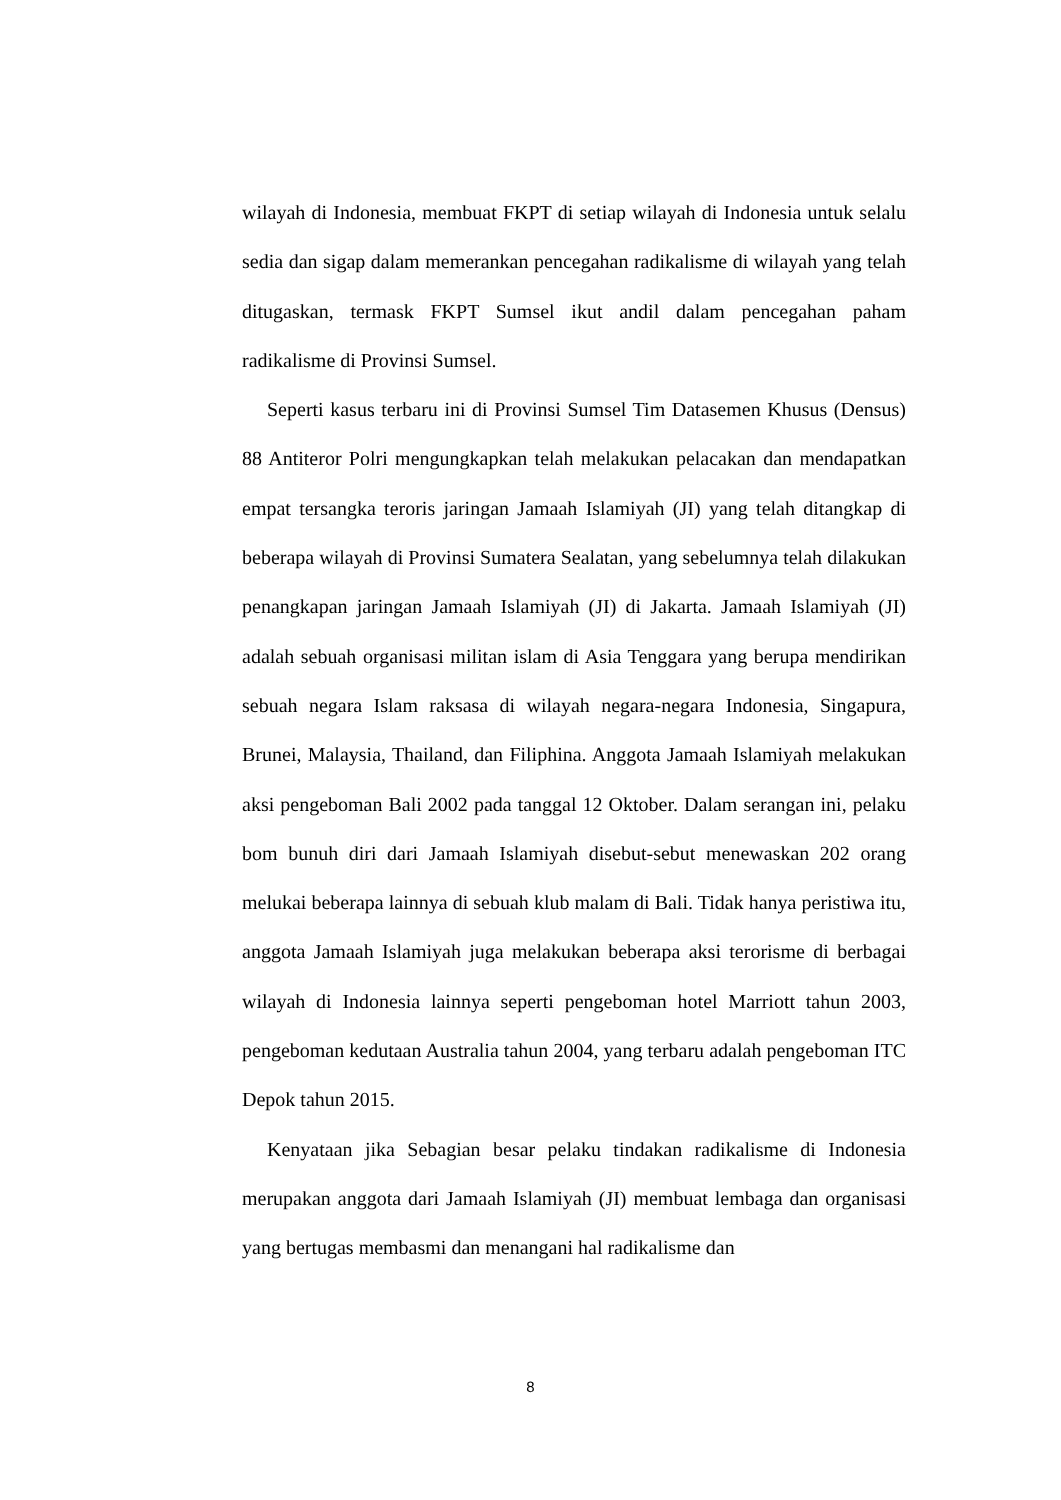wilayah di Indonesia, membuat FKPT di setiap wilayah di Indonesia untuk selalu sedia dan sigap dalam memerankan pencegahan radikalisme di wilayah yang telah ditugaskan, termask FKPT Sumsel ikut andil dalam pencegahan paham radikalisme di Provinsi Sumsel.
Seperti kasus terbaru ini di Provinsi Sumsel Tim Datasemen Khusus (Densus) 88 Antiteror Polri mengungkapkan telah melakukan pelacakan dan mendapatkan empat tersangka teroris jaringan Jamaah Islamiyah (JI) yang telah ditangkap di beberapa wilayah di Provinsi Sumatera Sealatan, yang sebelumnya telah dilakukan penangkapan jaringan Jamaah Islamiyah (JI) di Jakarta. Jamaah Islamiyah (JI) adalah sebuah organisasi militan islam di Asia Tenggara yang berupa mendirikan sebuah negara Islam raksasa di wilayah negara-negara Indonesia, Singapura, Brunei, Malaysia, Thailand, dan Filiphina. Anggota Jamaah Islamiyah melakukan aksi pengeboman Bali 2002 pada tanggal 12 Oktober. Dalam serangan ini, pelaku bom bunuh diri dari Jamaah Islamiyah disebut-sebut menewaskan 202 orang melukai beberapa lainnya di sebuah klub malam di Bali. Tidak hanya peristiwa itu, anggota Jamaah Islamiyah juga melakukan beberapa aksi terorisme di berbagai wilayah di Indonesia lainnya seperti pengeboman hotel Marriott tahun 2003, pengeboman kedutaan Australia tahun 2004, yang terbaru adalah pengeboman ITC Depok tahun 2015.
Kenyataan jika Sebagian besar pelaku tindakan radikalisme di Indonesia merupakan anggota dari Jamaah Islamiyah (JI) membuat lembaga dan organisasi yang bertugas membasmi dan menangani hal radikalisme dan
8